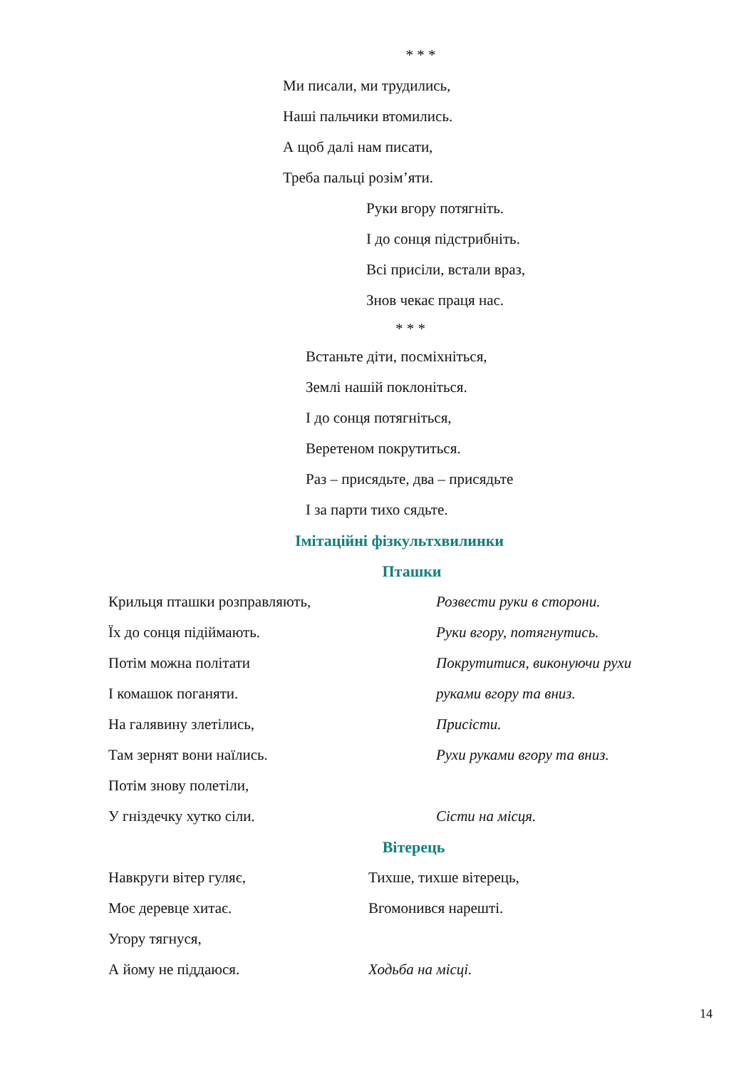* * *
Ми писали, ми трудились,
Наші пальчики втомились.
А щоб далі нам писати,
Треба пальці розім’яти.
Руки вгору потягніть.
І до сонця підстрибніть.
Всі присіли, встали враз,
Знов чекає праця нас.
* * *
Встаньте діти, посміхніться,
Землі нашій поклоніться.
І до сонця потягніться,
Веретеном покрутиться.
Раз – присядьте, два – присядьте
І за парти тихо сядьте.
Імітаційні фізкультхвилинки
Пташки
Крильця пташки розправляють, Розвести руки в сторони.
Їх до сонця підіймають. Руки вгору, потягнутись.
Потім можна політати Покрутитися, виконуючи рухи
І комашок поганяти. руками вгору та вниз.
На галявину злетілись, Присісти.
Там зернят вони наїлись. Рухи руками вгору та вниз.
Потім знову полетіли,
У гніздечку хутко сіли. Сісти на місця.
Вітерець
Навкруги вітер гуляє, Тихше, тихше вітерець,
Моє деревце хитає. Вгомонився нарешті.
Угору тягнуся,
А йому не піддаюся. Ходьба на місці.
14